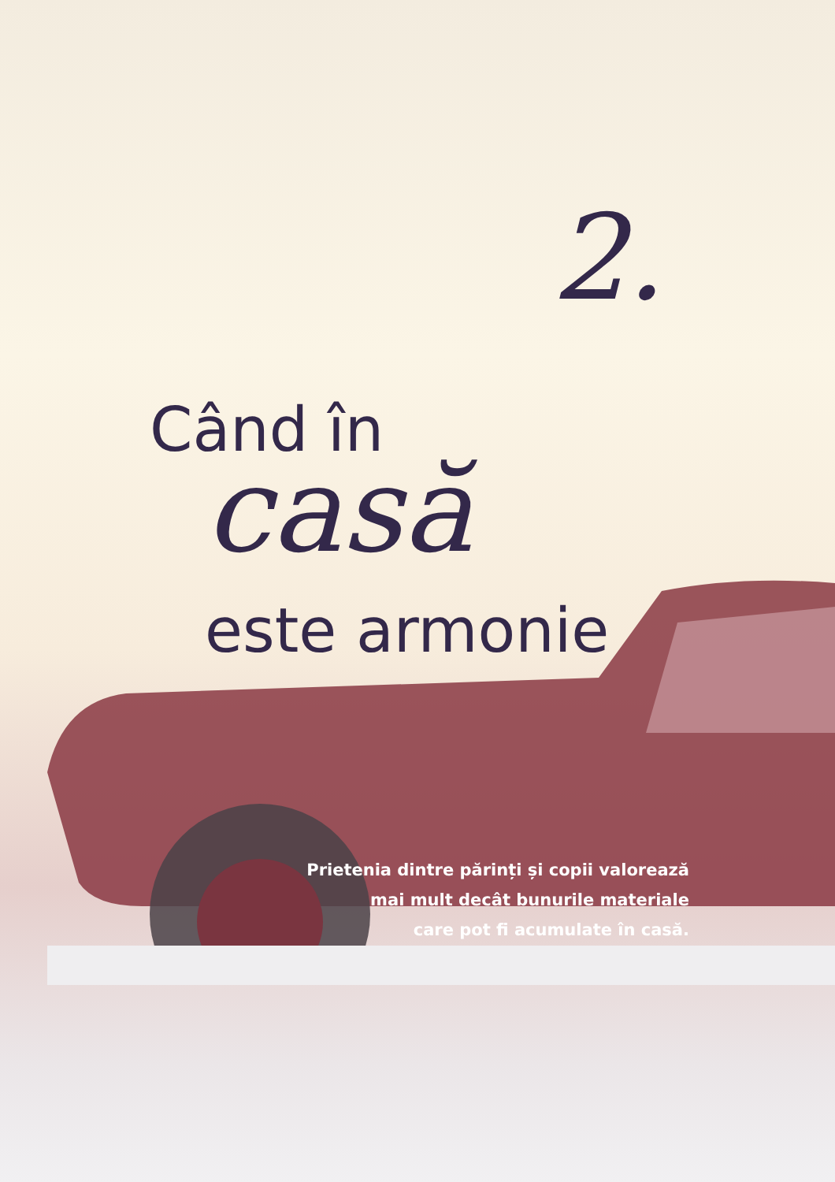2.
Când în
casă
este armonie
Prietenia dintre părinți și copii valorează
mai mult decât bunurile materiale
care pot fi acumulate în casă.